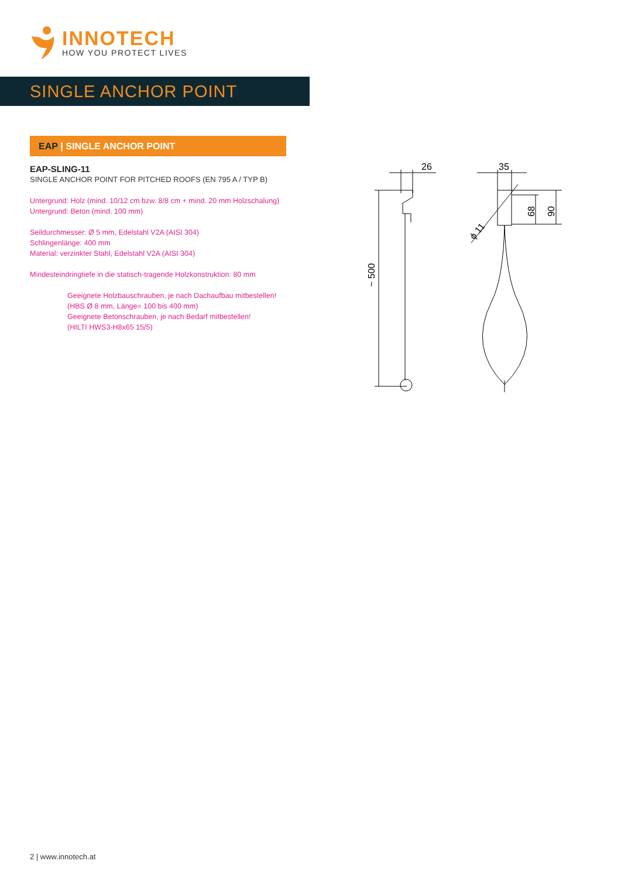INNOTECH
HOW YOU PROTECT LIVES
SINGLE ANCHOR POINT
EAP | SINGLE ANCHOR POINT
EAP-SLING-11
SINGLE ANCHOR POINT FOR PITCHED ROOFS (EN 795 A / TYP B)
Untergrund: Holz (mind. 10/12 cm bzw. 8/8 cm + mind. 20 mm Holzschalung)
Untergrund: Beton (mind. 100 mm)
Seildurchmesser: Ø 5 mm, Edelstahl V2A (AISI 304)
Schlingenlänge: 400 mm
Material: verzinkter Stahl, Edelstahl V2A (AISI 304)
Mindesteindringtiefe in die statisch-tragende Holzkonstruktion: 80 mm
Geeignete Holzbauschrauben, je nach Dachaufbau mitbestellen!
(HBS Ø 8 mm, Länge= 100 bis 400 mm)
Geeignete Betonschrauben, je nach Bedarf mitbestellen!
(HILTI HWS3-H8x65 15/5)
26
35
~ 500
68
90
ϕ 11
2 | www.innotech.at